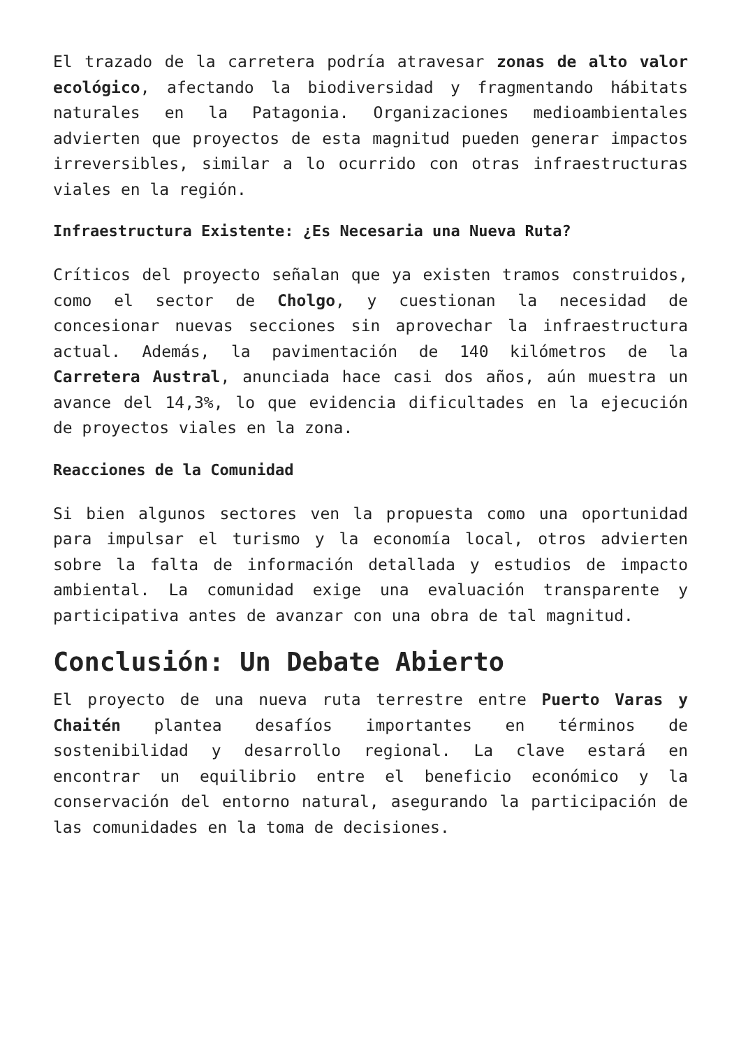El trazado de la carretera podría atravesar zonas de alto valor ecológico, afectando la biodiversidad y fragmentando hábitats naturales en la Patagonia. Organizaciones medioambientales advierten que proyectos de esta magnitud pueden generar impactos irreversibles, similar a lo ocurrido con otras infraestructuras viales en la región.
Infraestructura Existente: ¿Es Necesaria una Nueva Ruta?
Críticos del proyecto señalan que ya existen tramos construidos, como el sector de Cholgo, y cuestionan la necesidad de concesionar nuevas secciones sin aprovechar la infraestructura actual. Además, la pavimentación de 140 kilómetros de la Carretera Austral, anunciada hace casi dos años, aún muestra un avance del 14,3%, lo que evidencia dificultades en la ejecución de proyectos viales en la zona.
Reacciones de la Comunidad
Si bien algunos sectores ven la propuesta como una oportunidad para impulsar el turismo y la economía local, otros advierten sobre la falta de información detallada y estudios de impacto ambiental. La comunidad exige una evaluación transparente y participativa antes de avanzar con una obra de tal magnitud.
Conclusión: Un Debate Abierto
El proyecto de una nueva ruta terrestre entre Puerto Varas y Chaitén plantea desafíos importantes en términos de sostenibilidad y desarrollo regional. La clave estará en encontrar un equilibrio entre el beneficio económico y la conservación del entorno natural, asegurando la participación de las comunidades en la toma de decisiones.